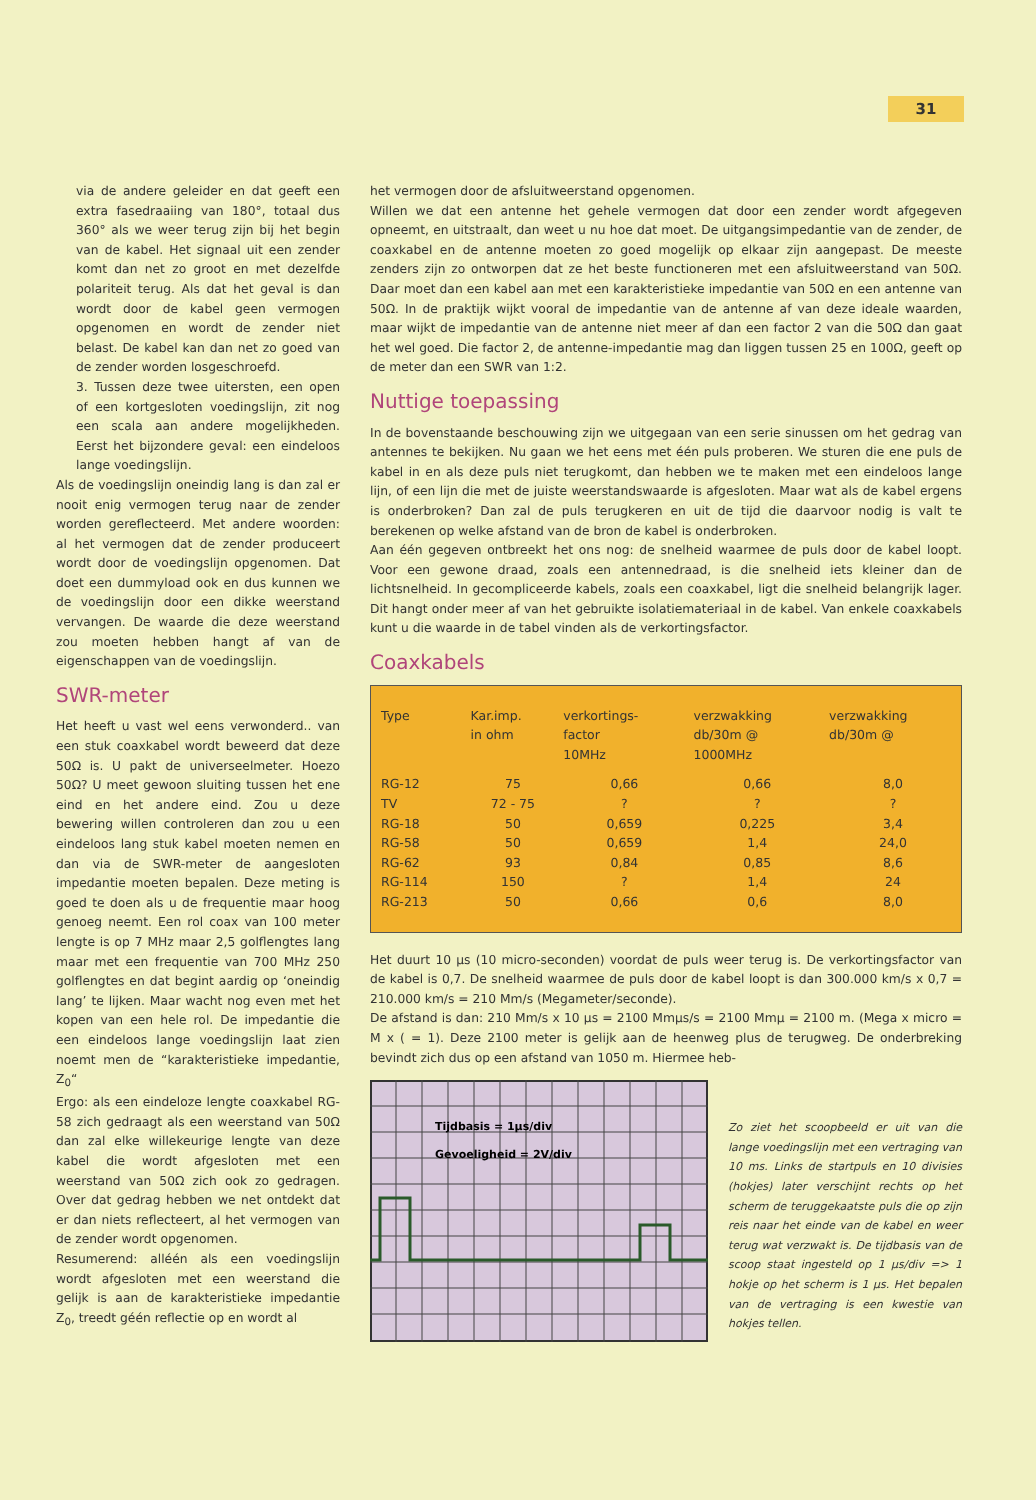31
via de andere geleider en dat geeft een extra fasedraaiing van 180°, totaal dus 360° als we weer terug zijn bij het begin van de kabel. Het signaal uit een zender komt dan net zo groot en met dezelfde polariteit terug. Als dat het geval is dan wordt door de kabel geen vermogen opgenomen en wordt de zender niet belast. De kabel kan dan net zo goed van de zender worden losgeschroefd.
3. Tussen deze twee uitersten, een open of een kortgesloten voedingslijn, zit nog een scala aan andere mogelijkheden. Eerst het bijzondere geval: een eindeloos lange voedingslijn.
Als de voedingslijn oneindig lang is dan zal er nooit enig vermogen terug naar de zender worden gereflecteerd. Met andere woorden: al het vermogen dat de zender produceert wordt door de voedingslijn opgenomen. Dat doet een dummyload ook en dus kunnen we de voedingslijn door een dikke weerstand vervangen. De waarde die deze weerstand zou moeten hebben hangt af van de eigenschappen van de voedingslijn.
SWR-meter
Het heeft u vast wel eens verwonderd.. van een stuk coaxkabel wordt beweerd dat deze 50Ω is. U pakt de universeelmeter. Hoezo 50Ω? U meet gewoon sluiting tussen het ene eind en het andere eind. Zou u deze bewering willen controleren dan zou u een eindeloos lang stuk kabel moeten nemen en dan via de SWR-meter de aangesloten impedantie moeten bepalen. Deze meting is goed te doen als u de frequentie maar hoog genoeg neemt. Een rol coax van 100 meter lengte is op 7 MHz maar 2,5 golflengtes lang maar met een frequentie van 700 MHz 250 golflengtes en dat begint aardig op ‘oneindig lang’ te lijken. Maar wacht nog even met het kopen van een hele rol. De impedantie die een eindeloos lange voedingslijn laat zien noemt men de “karakteristieke impedantie, Z<sub>0</sub>“
Ergo: als een eindeloze lengte coaxkabel RG-58 zich gedraagt als een weerstand van 50Ω dan zal elke willekeurige lengte van deze kabel die wordt afgesloten met een weerstand van 50Ω zich ook zo gedragen. Over dat gedrag hebben we net ontdekt dat er dan niets reflecteert, al het vermogen van de zender wordt opgenomen.
Resumerend: alléén als een voedingslijn wordt afgesloten met een weerstand die gelijk is aan de karakteristieke impedantie Z<sub>0</sub>, treedt géén reflectie op en wordt al
het vermogen door de afsluitweerstand opgenomen.
Willen we dat een antenne het gehele vermogen dat door een zender wordt afgegeven opneemt, en uitstraalt, dan weet u nu hoe dat moet. De uitgangsimpedantie van de zender, de coaxkabel en de antenne moeten zo goed mogelijk op elkaar zijn aangepast. De meeste zenders zijn zo ontworpen dat ze het beste functioneren met een afsluitweerstand van 50Ω. Daar moet dan een kabel aan met een karakteristieke impedantie van 50Ω en een antenne van 50Ω. In de praktijk wijkt vooral de impedantie van de antenne af van deze ideale waarden, maar wijkt de impedantie van de antenne niet meer af dan een factor 2 van die 50Ω dan gaat het wel goed. Die factor 2, de antenne-impedantie mag dan liggen tussen 25 en 100Ω, geeft op de meter dan een SWR van 1:2.
Nuttige toepassing
In de bovenstaande beschouwing zijn we uitgegaan van een serie sinussen om het gedrag van antennes te bekijken. Nu gaan we het eens met één puls proberen. We sturen die ene puls de kabel in en als deze puls niet terugkomt, dan hebben we te maken met een eindeloos lange lijn, of een lijn die met de juiste weerstandswaarde is afgesloten. Maar wat als de kabel ergens is onderbroken? Dan zal de puls terugkeren en uit de tijd die daarvoor nodig is valt te berekenen op welke afstand van de bron de kabel is onderbroken.
Aan één gegeven ontbreekt het ons nog: de snelheid waarmee de puls door de kabel loopt. Voor een gewone draad, zoals een antennedraad, is die snelheid iets kleiner dan de lichtsnelheid. In gecompliceerde kabels, zoals een coaxkabel, ligt die snelheid belangrijk lager. Dit hangt onder meer af van het gebruikte isolatiemateriaal in de kabel. Van enkele coaxkabels kunt u die waarde in de tabel vinden als de verkortingsfactor.
Coaxkabels
| Type | Kar.imp. in ohm | verkortings- factor 10MHz | verzwakking db/30m @ 1000MHz | verzwakking db/30m @ |
| --- | --- | --- | --- | --- |
| RG-12 | 75 | 0,66 | 0,66 | 8,0 |
| TV | 72 - 75 | ? | ? | ? |
| RG-18 | 50 | 0,659 | 0,225 | 3,4 |
| RG-58 | 50 | 0,659 | 1,4 | 24,0 |
| RG-62 | 93 | 0,84 | 0,85 | 8,6 |
| RG-114 | 150 | ? | 1,4 | 24 |
| RG-213 | 50 | 0,66 | 0,6 | 8,0 |
Het duurt 10 µs (10 micro-seconden) voordat de puls weer terug is. De verkortingsfactor van de kabel is 0,7. De snelheid waarmee de puls door de kabel loopt is dan 300.000 km/s x 0,7 = 210.000 km/s = 210 Mm/s (Megameter/seconde).
De afstand is dan: 210 Mm/s x 10 µs = 2100 Mmµs/s = 2100 Mmµ = 2100 m. (Mega x micro = M x ( = 1). Deze 2100 meter is gelijk aan de heenweg plus de terugweg. De onderbreking bevindt zich dus op een afstand van 1050 m. Hiermee heb-
Tijdbasis = 1µs/div
Gevoeligheid = 2V/div
Zo ziet het scoopbeeld er uit van die lange voedingslijn met een vertraging van 10 ms. Links de startpuls en 10 divisies (hokjes) later verschijnt rechts op het scherm de teruggekaatste puls die op zijn reis naar het einde van de kabel en weer terug wat verzwakt is. De tijdbasis van de scoop staat ingesteld op 1 µs/div => 1 hokje op het scherm is 1 µs. Het bepalen van de vertraging is een kwestie van hokjes tellen.